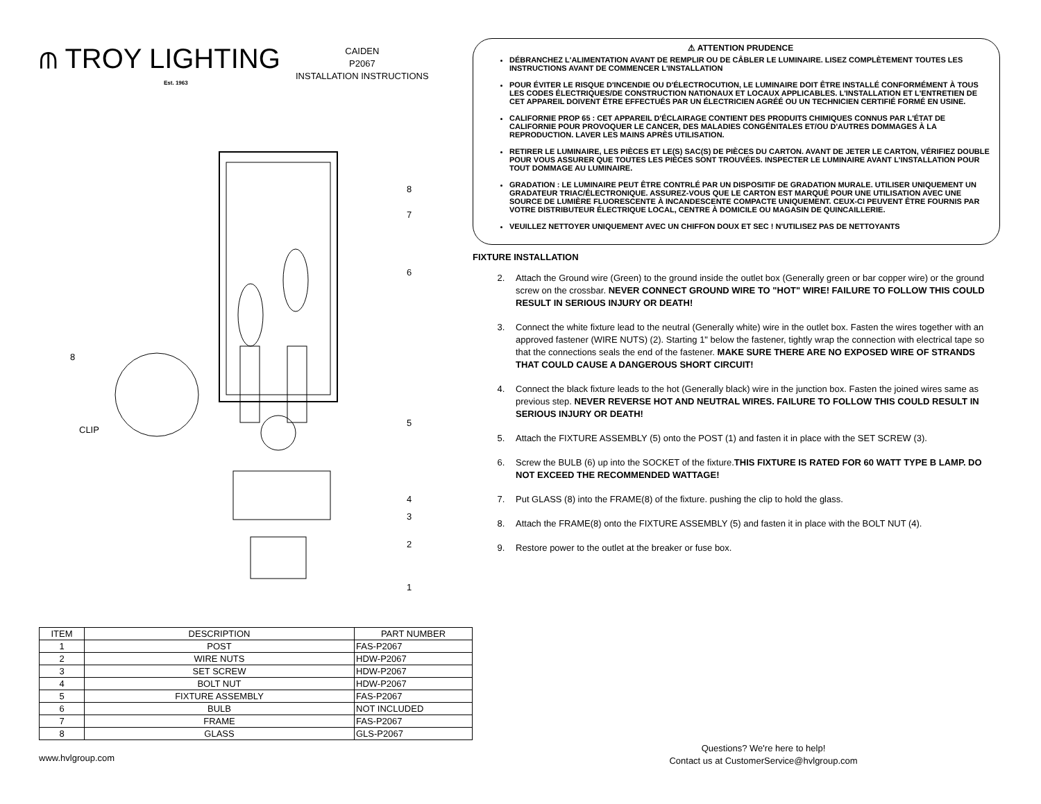⫙ TROY LIGHTING
Est. 1963
CAIDEN
P2067
INSTALLATION INSTRUCTIONS
8
7
6
5
4
3
2
1
8
CLIP
| ITEM | DESCRIPTION | PART NUMBER |
| --- | --- | --- |
| 1 | POST | FAS-P2067 |
| 2 | WIRE NUTS | HDW-P2067 |
| 3 | SET SCREW | HDW-P2067 |
| 4 | BOLT NUT | HDW-P2067 |
| 5 | FIXTURE ASSEMBLY | FAS-P2067 |
| 6 | BULB | NOT INCLUDED |
| 7 | FRAME | FAS-P2067 |
| 8 | GLASS | GLS-P2067 |
⚠ ATTENTION PRUDENCE
DÉBRANCHEZ L'ALIMENTATION AVANT DE REMPLIR OU DE CÂBLER LE LUMINAIRE. LISEZ COMPLÈTEMENT TOUTES LES INSTRUCTIONS AVANT DE COMMENCER L'INSTALLATION
POUR ÉVITER LE RISQUE D'INCENDIE OU D'ÉLECTROCUTION, LE LUMINAIRE DOIT ÊTRE INSTALLÉ CONFORMÉMENT À TOUS LES CODES ÉLECTRIQUES/DE CONSTRUCTION NATIONAUX ET LOCAUX APPLICABLES. L'INSTALLATION ET L'ENTRETIEN DE CET APPAREIL DOIVENT ÊTRE EFFECTUÉS PAR UN ÉLECTRICIEN AGRÉÉ OU UN TECHNICIEN CERTIFIÉ FORMÉ EN USINE.
CALIFORNIE PROP 65 : CET APPAREIL D'ÉCLAIRAGE CONTIENT DES PRODUITS CHIMIQUES CONNUS PAR L'ÉTAT DE CALIFORNIE POUR PROVOQUER LE CANCER, DES MALADIES CONGÉNITALES ET/OU D'AUTRES DOMMAGES À LA REPRODUCTION. LAVER LES MAINS APRÈS UTILISATION.
RETIRER LE LUMINAIRE, LES PIÈCES ET LE(S) SAC(S) DE PIÈCES DU CARTON. AVANT DE JETER LE CARTON, VÉRIFIEZ DOUBLE POUR VOUS ASSURER QUE TOUTES LES PIÈCES SONT TROUVÉES. INSPECTER LE LUMINAIRE AVANT L'INSTALLATION POUR TOUT DOMMAGE AU LUMINAIRE.
GRADATION : LE LUMINAIRE PEUT ÊTRE CONTRLÉ PAR UN DISPOSITIF DE GRADATION MURALE. UTILISER UNIQUEMENT UN GRADATEUR TRIAC/ÉLECTRONIQUE. ASSUREZ-VOUS QUE LE CARTON EST MARQUÉ POUR UNE UTILISATION AVEC UNE SOURCE DE LUMIÈRE FLUORESCENTE À INCANDESCENTE COMPACTE UNIQUEMENT. CEUX-CI PEUVENT ÊTRE FOURNIS PAR VOTRE DISTRIBUTEUR ÉLECTRIQUE LOCAL, CENTRE À DOMICILE OU MAGASIN DE QUINCAILLERIE.
VEUILLEZ NETTOYER UNIQUEMENT AVEC UN CHIFFON DOUX ET SEC ! N'UTILISEZ PAS DE NETTOYANTS
FIXTURE INSTALLATION
2. Attach the Ground wire (Green) to the ground inside the outlet box (Generally green or bar copper wire) or the ground screw on the crossbar. NEVER CONNECT GROUND WIRE TO "HOT" WIRE! FAILURE TO FOLLOW THIS COULD RESULT IN SERIOUS INJURY OR DEATH!
3. Connect the white fixture lead to the neutral (Generally white) wire in the outlet box. Fasten the wires together with an approved fastener (WIRE NUTS) (2). Starting 1" below the fastener, tightly wrap the connection with electrical tape so that the connections seals the end of the fastener. MAKE SURE THERE ARE NO EXPOSED WIRE OF STRANDS THAT COULD CAUSE A DANGEROUS SHORT CIRCUIT!
4. Connect the black fixture leads to the hot (Generally black) wire in the junction box. Fasten the joined wires same as previous step. NEVER REVERSE HOT AND NEUTRAL WIRES. FAILURE TO FOLLOW THIS COULD RESULT IN SERIOUS INJURY OR DEATH!
5. Attach the FIXTURE ASSEMBLY (5) onto the POST (1) and fasten it in place with the SET SCREW (3).
6. Screw the BULB (6) up into the SOCKET of the fixture.THIS FIXTURE IS RATED FOR 60 WATT TYPE B LAMP. DO NOT EXCEED THE RECOMMENDED WATTAGE!
7. Put GLASS (8) into the FRAME(8) of the fixture. pushing the clip to hold the glass.
8. Attach the FRAME(8) onto the FIXTURE ASSEMBLY (5) and fasten it in place with the BOLT NUT (4).
9. Restore power to the outlet at the breaker or fuse box.
www.hvlgroup.com
Questions? We're here to help!
Contact us at CustomerService@hvlgroup.com